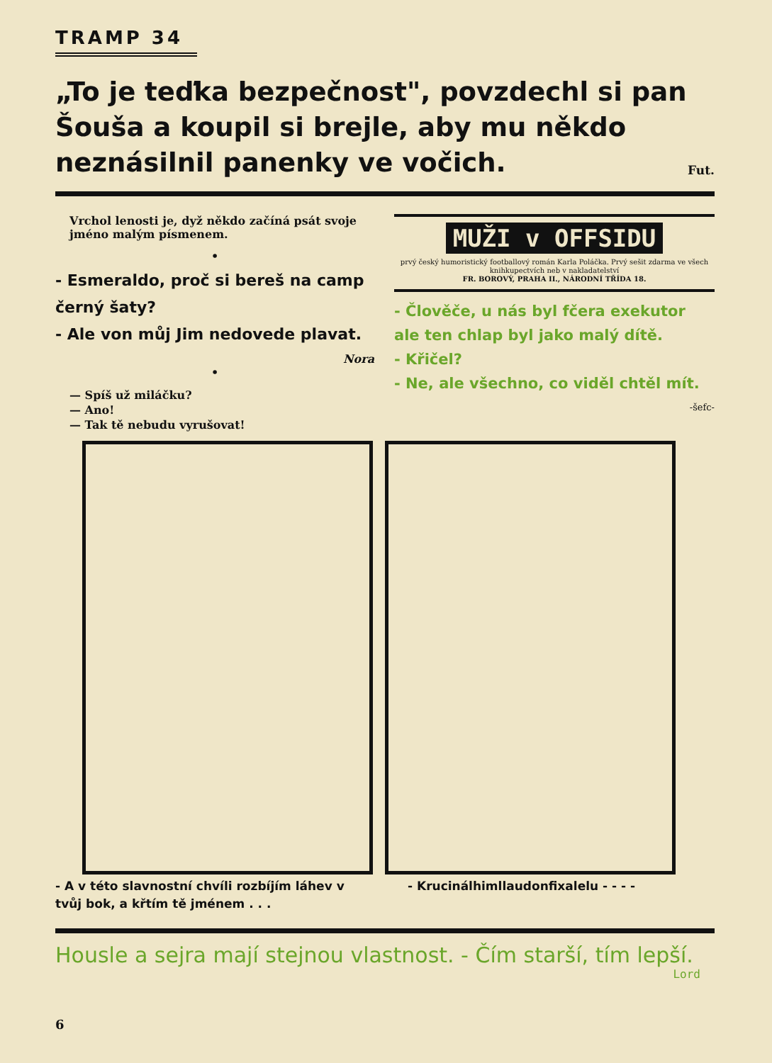TRAMP 34
„To je teďka bezpečnost", povzdechl si pan Šouša a koupil si brejle, aby mu někdo neznásilnil panenky ve vočich. Fut.
Vrchol lenosti je, dyž někdo začíná psát svoje jméno malým písmenem.
•
- Esmeraldo, proč si bereš na camp černý šaty?
- Ale von můj Jim nedovede plavat.
Nora
•
— Spíš už miláčku?
— Ano!
— Tak tě nebudu vyrušovat!
MUŽI v OFFSIDU
prvý český humoristický footballový román Karla Poláčka. Prvý sešit zdarma ve všech knihkupectvích neb v nakladatelství
FR. BOROVÝ, PRAHA II., NÁRODNÍ TŘÍDA 18.
- Člověče, u nás byl fčera exekutor ale ten chlap byl jako malý dítě.
- Křičel?
- Ne, ale všechno, co viděl chtěl mít. -šefc-
- A v této slavnostní chvíli rozbíjím láhev v tvůj bok, a křtím tě jménem . . .
- Krucinálhimllaudonfixalelu - - - -
Housle a sejra mají stejnou vlastnost. - Čím starší, tím lepší.
Lord
6